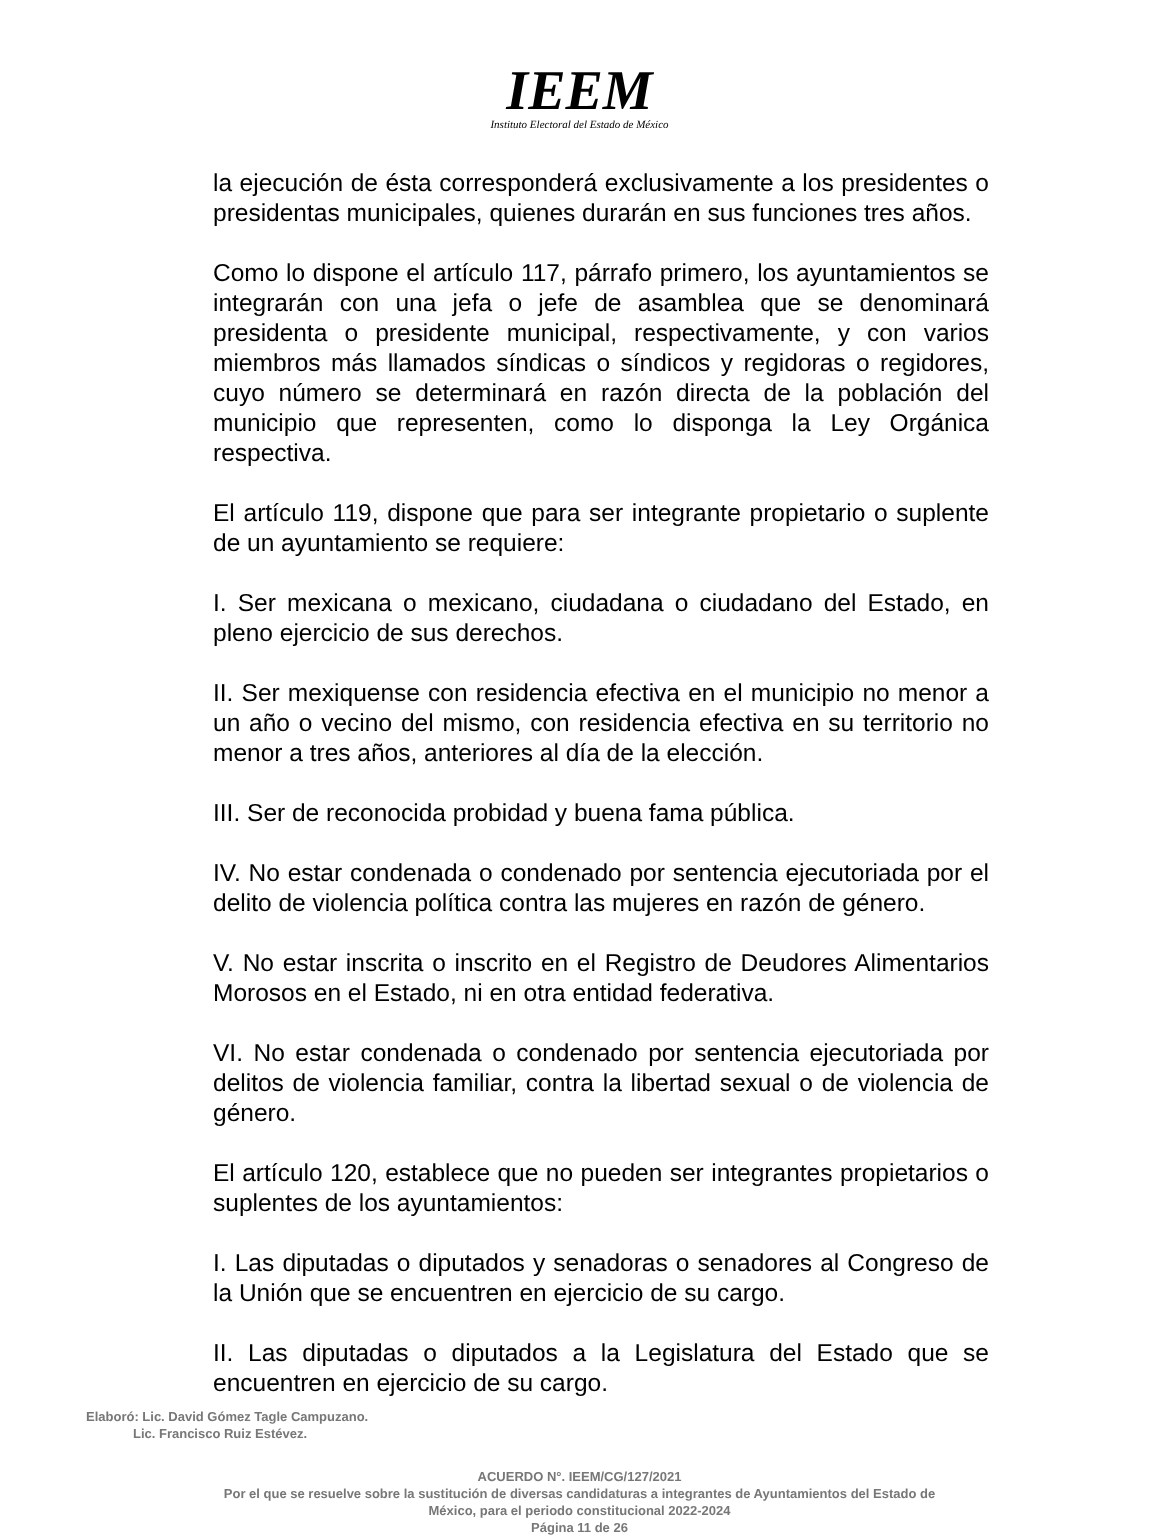IEEM
Instituto Electoral del Estado de México
la ejecución de ésta corresponderá exclusivamente a los presidentes o presidentas municipales, quienes durarán en sus funciones tres años.
Como lo dispone el artículo 117, párrafo primero, los ayuntamientos se integrarán con una jefa o jefe de asamblea que se denominará presidenta o presidente municipal, respectivamente, y con varios miembros más llamados síndicas o síndicos y regidoras o regidores, cuyo número se determinará en razón directa de la población del municipio que representen, como lo disponga la Ley Orgánica respectiva.
El artículo 119, dispone que para ser integrante propietario o suplente de un ayuntamiento se requiere:
I. Ser mexicana o mexicano, ciudadana o ciudadano del Estado, en pleno ejercicio de sus derechos.
II. Ser mexiquense con residencia efectiva en el municipio no menor a un año o vecino del mismo, con residencia efectiva en su territorio no menor a tres años, anteriores al día de la elección.
III. Ser de reconocida probidad y buena fama pública.
IV. No estar condenada o condenado por sentencia ejecutoriada por el delito de violencia política contra las mujeres en razón de género.
V. No estar inscrita o inscrito en el Registro de Deudores Alimentarios Morosos en el Estado, ni en otra entidad federativa.
VI. No estar condenada o condenado por sentencia ejecutoriada por delitos de violencia familiar, contra la libertad sexual o de violencia de género.
El artículo 120, establece que no pueden ser integrantes propietarios o suplentes de los ayuntamientos:
I. Las diputadas o diputados y senadoras o senadores al Congreso de la Unión que se encuentren en ejercicio de su cargo.
II. Las diputadas o diputados a la Legislatura del Estado que se encuentren en ejercicio de su cargo.
Elaboró: Lic. David Gómez Tagle Campuzano.
Lic. Francisco Ruiz Estévez.
ACUERDO N°. IEEM/CG/127/2021
Por el que se resuelve sobre la sustitución de diversas candidaturas a integrantes de Ayuntamientos del Estado de
México, para el periodo constitucional 2022-2024
Página 11 de 26